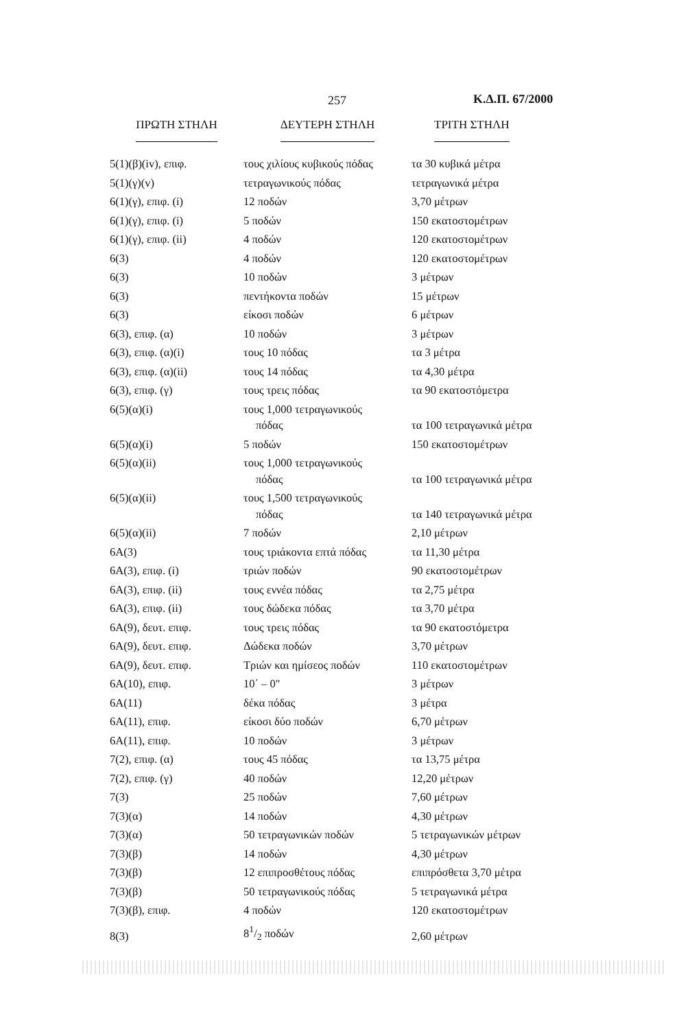257 Κ.Δ.Π. 67/2000
| ΠΡΩΤΗ ΣΤΗΛΗ | ΔΕΥΤΕΡΗ ΣΤΗΛΗ | ΤΡΙΤΗ ΣΤΗΛΗ |
| --- | --- | --- |
| 5(1)(β)(iv), επιφ. | τους χιλίους κυβικούς πόδας | τα 30 κυβικά μέτρα |
| 5(1)(γ)(v) | τετραγωνικούς πόδας | τετραγωνικά μέτρα |
| 6(1)(γ), επιφ. (i) | 12 ποδών | 3,70 μέτρων |
| 6(1)(γ), επιφ. (i) | 5 ποδών | 150 εκατοστομέτρων |
| 6(1)(γ), επιφ. (ii) | 4 ποδών | 120 εκατοστομέτρων |
| 6(3) | 4 ποδών | 120 εκατοστομέτρων |
| 6(3) | 10 ποδών | 3 μέτρων |
| 6(3) | πεντήκοντα ποδών | 15 μέτρων |
| 6(3) | είκοσι ποδών | 6 μέτρων |
| 6(3), επιφ. (α) | 10 ποδών | 3 μέτρων |
| 6(3), επιφ. (α)(i) | τους 10 πόδας | τα 3 μέτρα |
| 6(3), επιφ. (α)(ii) | τους 14 πόδας | τα 4,30 μέτρα |
| 6(3), επιφ. (γ) | τους τρεις πόδας | τα 90 εκατοστόμετρα |
| 6(5)(α)(i) | τους 1,000 τετραγωνικούς πόδας | τα 100 τετραγωνικά μέτρα |
| 6(5)(α)(i) | 5 ποδών | 150 εκατοστομέτρων |
| 6(5)(α)(ii) | τους 1,000 τετραγωνικούς πόδας | τα 100 τετραγωνικά μέτρα |
| 6(5)(α)(ii) | τους 1,500 τετραγωνικούς πόδας | τα 140 τετραγωνικά μέτρα |
| 6(5)(α)(ii) | 7 ποδών | 2,10 μέτρων |
| 6Α(3) | τους τριάκοντα επτά πόδας | τα 11,30 μέτρα |
| 6Α(3), επιφ. (i) | τριών ποδών | 90 εκατοστομέτρων |
| 6Α(3), επιφ. (ii) | τους εννέα πόδας | τα 2,75 μέτρα |
| 6Α(3), επιφ. (ii) | τους δώδεκα πόδας | τα 3,70 μέτρα |
| 6Α(9), δευτ. επιφ. | τους τρεις πόδας | τα 90 εκατοστόμετρα |
| 6Α(9), δευτ. επιφ. | Δώδεκα ποδών | 3,70 μέτρων |
| 6Α(9), δευτ. επιφ. | Τριών και ημίσεος ποδών | 110 εκατοστομέτρων |
| 6Α(10), επιφ. | 10΄ – 0" | 3 μέτρων |
| 6Α(11) | δέκα πόδας | 3 μέτρα |
| 6Α(11), επιφ. | είκοσι δύο ποδών | 6,70 μέτρων |
| 6Α(11), επιφ. | 10 ποδών | 3 μέτρων |
| 7(2), επιφ. (α) | τους 45 πόδας | τα 13,75 μέτρα |
| 7(2), επιφ. (γ) | 40 ποδών | 12,20 μέτρων |
| 7(3) | 25 ποδών | 7,60 μέτρων |
| 7(3)(α) | 14 ποδών | 4,30 μέτρων |
| 7(3)(α) | 50 τετραγωνικών ποδών | 5 τετραγωνικών μέτρων |
| 7(3)(β) | 14 ποδών | 4,30 μέτρων |
| 7(3)(β) | 12 επιπροσθέτους πόδας | επιπρόσθετα 3,70 μέτρα |
| 7(3)(β) | 50 τετραγωνικούς πόδας | 5 τετραγωνικά μέτρα |
| 7(3)(β), επιφ. | 4 ποδών | 120 εκατοστομέτρων |
| 8(3) | 81/2 ποδών | 2,60 μέτρων |